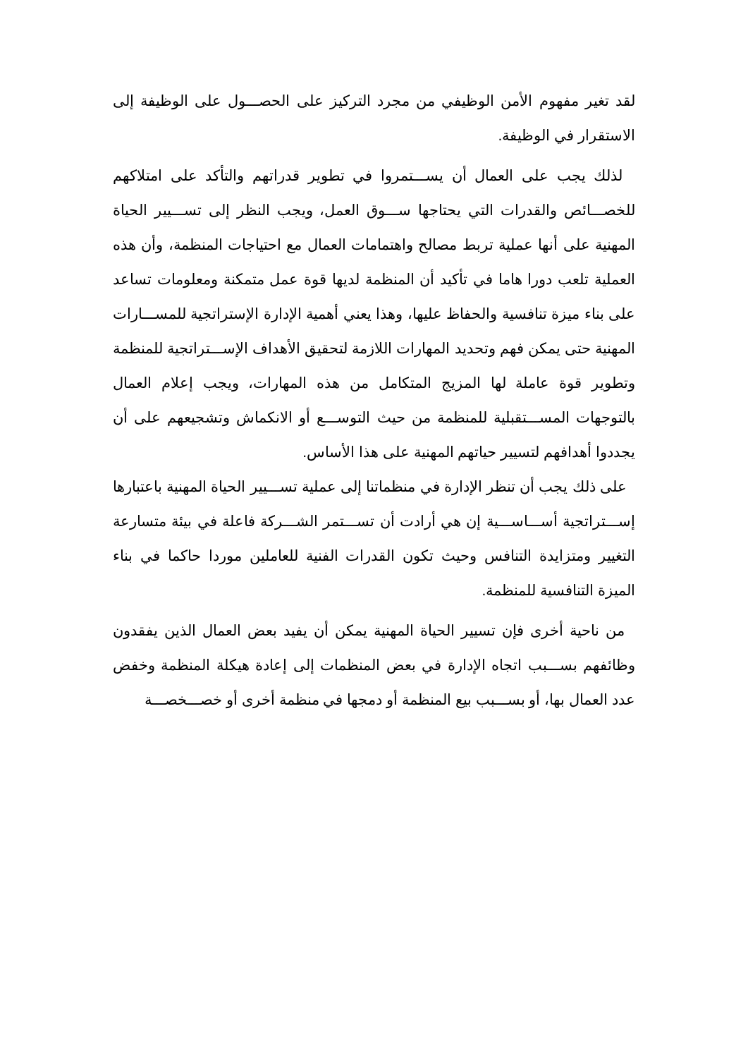لقد تغير مفهوم الأمن الوظيفي من مجرد التركيز على الحصـــول على الوظيفة إلى الاستقرار في الوظيفة.
لذلك يجب على العمال أن يســـتمروا في تطوير قدراتهم والتأكد على امتلاكهم للخصـــائص والقدرات التي يحتاجها ســـوق العمل، ويجب النظر إلى تســـيير الحياة المهنية على أنها عملية تربط مصالح واهتمامات العمال مع احتياجات المنظمة، وأن هذه العملية تلعب دورا هاما في تأكيد أن المنظمة لديها قوة عمل متمكنة ومعلومات تساعد على بناء ميزة تنافسية والحفاظ عليها، وهذا يعني أهمية الإدارة الإستراتجية للمســـارات المهنية حتى يمكن فهم وتحديد المهارات اللازمة لتحقيق الأهداف الإســـتراتجية للمنظمة وتطوير قوة عاملة لها المزيج المتكامل من هذه المهارات، ويجب إعلام العمال بالتوجهات المســـتقبلية للمنظمة من حيث التوســـع أو الانكماش وتشجيعهم على أن يجددوا أهدافهم لتسيير حياتهم المهنية على هذا الأساس.
على ذلك يجب أن تنظر الإدارة في منظماتنا إلى عملية تســـيير الحياة المهنية باعتبارها إســـتراتجية أســـاســـية إن هي أرادت أن تســـتمر الشـــركة فاعلة في بيئة متسارعة التغيير ومتزايدة التنافس وحيث تكون القدرات الفنية للعاملين موردا حاكما في بناء الميزة التنافسية للمنظمة.
من ناحية أخرى فإن تسيير الحياة المهنية يمكن أن يفيد بعض العمال الذين يفقدون وظائفهم بســـبب اتجاه الإدارة في بعض المنظمات إلى إعادة هيكلة المنظمة وخفض عدد العمال بها، أو بســـبب بيع المنظمة أو دمجها في منظمة أخرى أو خصـــخصـــة